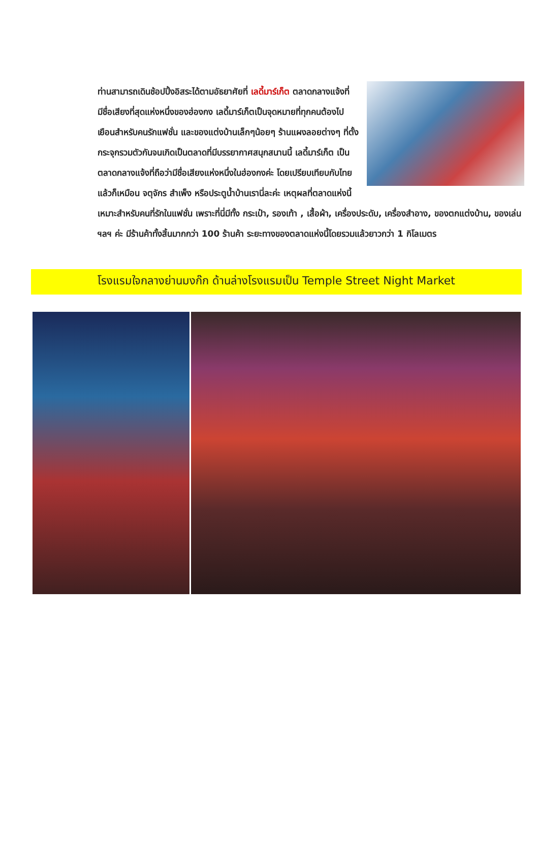ท่านสามารถเดินช้อปปิ้งอิสระได้ตามอัธยาศัยที่ เลดี้มาร์เก็ต ตลาดกลางแจ้งที่มีชื่อเสียงที่สุดแห่งหนึ่งของฮ่องกง เลดี้มาร์เก็ตเป็นจุดหมายที่ทุกคนต้องไปเยือนสำหรับคนรักแฟชั่น และของแต่งบ้านเล็กๆน้อยๆ ร้านแผงลอยต่างๆ ที่ตั้งกระจุกรวมตัวกันจนเกิดเป็นตลาดที่มีบรรยากาศสนุกสนานนี้ เลดี้มาร์เก็ต เป็นตลาดกลางแจ้งที่ถือว่ามีชื่อเสียงแห่งหนึ่งในฮ่องกงค่ะ โดยเปรียบเทียบกับไทยแล้วก็เหมือน จตุจักร สำเพ็ง หรือประตูน้ำบ้านเรานี่ละค่ะ เหตุผลที่ตลาดแห่งนี้เหมาะสำหรับคนที่รักในแฟชั่น เพราะที่นี่มีทั้ง กระเป๋า, รองเท้า , เสื้อผ้า, เครื่องประดับ, เครื่องสำอาง, ของตกแต่งบ้าน, ของเล่น ฯลฯ ค่ะ มีร้านค้าทั้งสิ้นมากกว่า 100 ร้านค้า ระยะทางของตลาดแห่งนี้โดยรวมแล้วยาวกว่า 1 กิโลเมตร
โรงแรมใจกลางย่านมงก๊ก ด้านล่างโรงแรมเป็น Temple Street Night Market